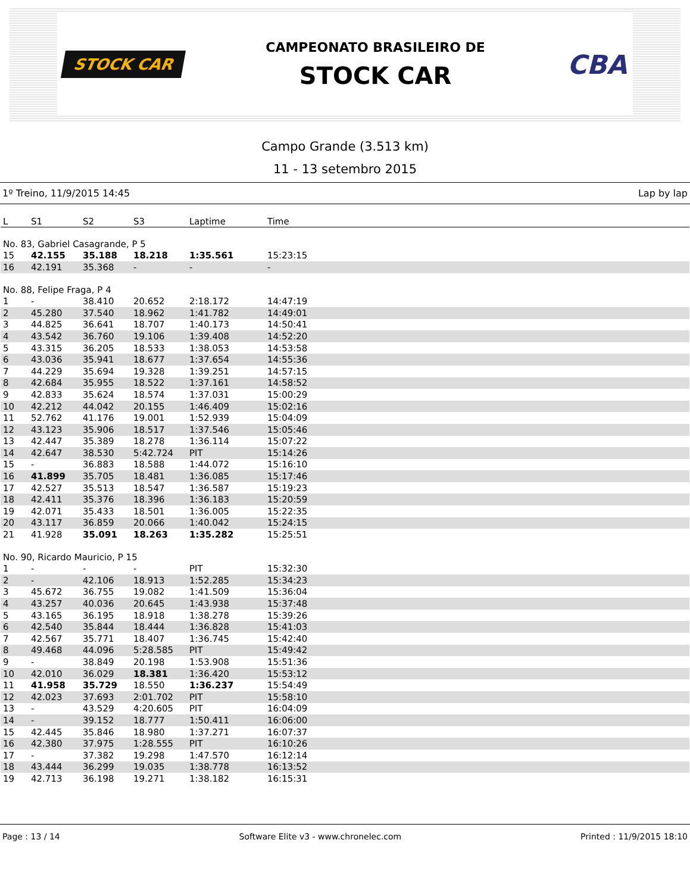STOCK CAR
CAMPEONATO BRASILEIRO DE
STOCK CAR
CBA
Campo Grande (3.513 km)
11 - 13 setembro 2015
1º Treino, 11/9/2015 14:45 Lap by lap
| L | S1 | S2 | S3 | Laptime | Time |
| --- | --- | --- | --- | --- | --- |
| No. 83, Gabriel Casagrande, P 5 | | | | | |
| 15 | 42.155 | 35.188 | 18.218 | 1:35.561 | 15:23:15 |
| 16 | 42.191 | 35.368 | - | - | - |
| No. 88, Felipe Fraga, P 4 | | | | | |
| 1 | - | 38.410 | 20.652 | 2:18.172 | 14:47:19 |
| 2 | 45.280 | 37.540 | 18.962 | 1:41.782 | 14:49:01 |
| 3 | 44.825 | 36.641 | 18.707 | 1:40.173 | 14:50:41 |
| 4 | 43.542 | 36.760 | 19.106 | 1:39.408 | 14:52:20 |
| 5 | 43.315 | 36.205 | 18.533 | 1:38.053 | 14:53:58 |
| 6 | 43.036 | 35.941 | 18.677 | 1:37.654 | 14:55:36 |
| 7 | 44.229 | 35.694 | 19.328 | 1:39.251 | 14:57:15 |
| 8 | 42.684 | 35.955 | 18.522 | 1:37.161 | 14:58:52 |
| 9 | 42.833 | 35.624 | 18.574 | 1:37.031 | 15:00:29 |
| 10 | 42.212 | 44.042 | 20.155 | 1:46.409 | 15:02:16 |
| 11 | 52.762 | 41.176 | 19.001 | 1:52.939 | 15:04:09 |
| 12 | 43.123 | 35.906 | 18.517 | 1:37.546 | 15:05:46 |
| 13 | 42.447 | 35.389 | 18.278 | 1:36.114 | 15:07:22 |
| 14 | 42.647 | 38.530 | 5:42.724 | PIT | 15:14:26 |
| 15 | - | 36.883 | 18.588 | 1:44.072 | 15:16:10 |
| 16 | 41.899 | 35.705 | 18.481 | 1:36.085 | 15:17:46 |
| 17 | 42.527 | 35.513 | 18.547 | 1:36.587 | 15:19:23 |
| 18 | 42.411 | 35.376 | 18.396 | 1:36.183 | 15:20:59 |
| 19 | 42.071 | 35.433 | 18.501 | 1:36.005 | 15:22:35 |
| 20 | 43.117 | 36.859 | 20.066 | 1:40.042 | 15:24:15 |
| 21 | 41.928 | 35.091 | 18.263 | 1:35.282 | 15:25:51 |
| No. 90, Ricardo Mauricio, P 15 | | | | | |
| 1 | - | - | - | PIT | 15:32:30 |
| 2 | - | 42.106 | 18.913 | 1:52.285 | 15:34:23 |
| 3 | 45.672 | 36.755 | 19.082 | 1:41.509 | 15:36:04 |
| 4 | 43.257 | 40.036 | 20.645 | 1:43.938 | 15:37:48 |
| 5 | 43.165 | 36.195 | 18.918 | 1:38.278 | 15:39:26 |
| 6 | 42.540 | 35.844 | 18.444 | 1:36.828 | 15:41:03 |
| 7 | 42.567 | 35.771 | 18.407 | 1:36.745 | 15:42:40 |
| 8 | 49.468 | 44.096 | 5:28.585 | PIT | 15:49:42 |
| 9 | - | 38.849 | 20.198 | 1:53.908 | 15:51:36 |
| 10 | 42.010 | 36.029 | 18.381 | 1:36.420 | 15:53:12 |
| 11 | 41.958 | 35.729 | 18.550 | 1:36.237 | 15:54:49 |
| 12 | 42.023 | 37.693 | 2:01.702 | PIT | 15:58:10 |
| 13 | - | 43.529 | 4:20.605 | PIT | 16:04:09 |
| 14 | - | 39.152 | 18.777 | 1:50.411 | 16:06:00 |
| 15 | 42.445 | 35.846 | 18.980 | 1:37.271 | 16:07:37 |
| 16 | 42.380 | 37.975 | 1:28.555 | PIT | 16:10:26 |
| 17 | - | 37.382 | 19.298 | 1:47.570 | 16:12:14 |
| 18 | 43.444 | 36.299 | 19.035 | 1:38.778 | 16:13:52 |
| 19 | 42.713 | 36.198 | 19.271 | 1:38.182 | 16:15:31 |
Page : 13 / 14 Software Elite v3 - www.chronelec.com Printed : 11/9/2015 18:10